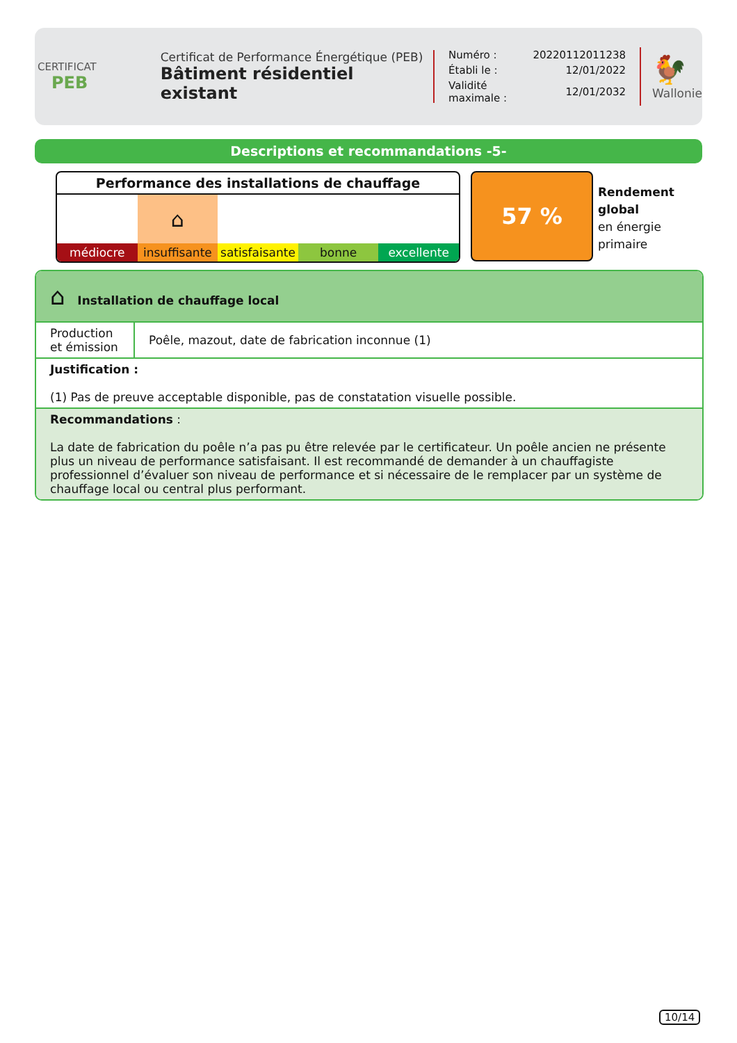CERTIFICAT
PEB
Certificat de Performance Énergétique (PEB)
Bâtiment résidentiel existant
| Numéro : | 20220112011238 |
| Établi le : | 12/01/2022 |
| Validité maximale : | 12/01/2032 |
🐓
Wallonie
Descriptions et recommandations -5-
Performance des installations de chauffage
| | ⌂ | | | |
| médiocre | insuffisante | satisfaisante | bonne | excellente |
57 %
Rendement
global
en énergie
primaire
| ⌂ Installation de chauffage local | |
| Production et émission | Poêle, mazout, date de fabrication inconnue (1) |
| Justification : (1) Pas de preuve acceptable disponible, pas de constatation visuelle possible. | |
| Recommandations : La date de fabrication du poêle n’a pas pu être relevée par le certificateur. Un poêle ancien ne présente plus un niveau de performance satisfaisant. Il est recommandé de demander à un chauffagiste professionnel d’évaluer son niveau de performance et si nécessaire de le remplacer par un système de chauffage local ou central plus performant. | |
10/14